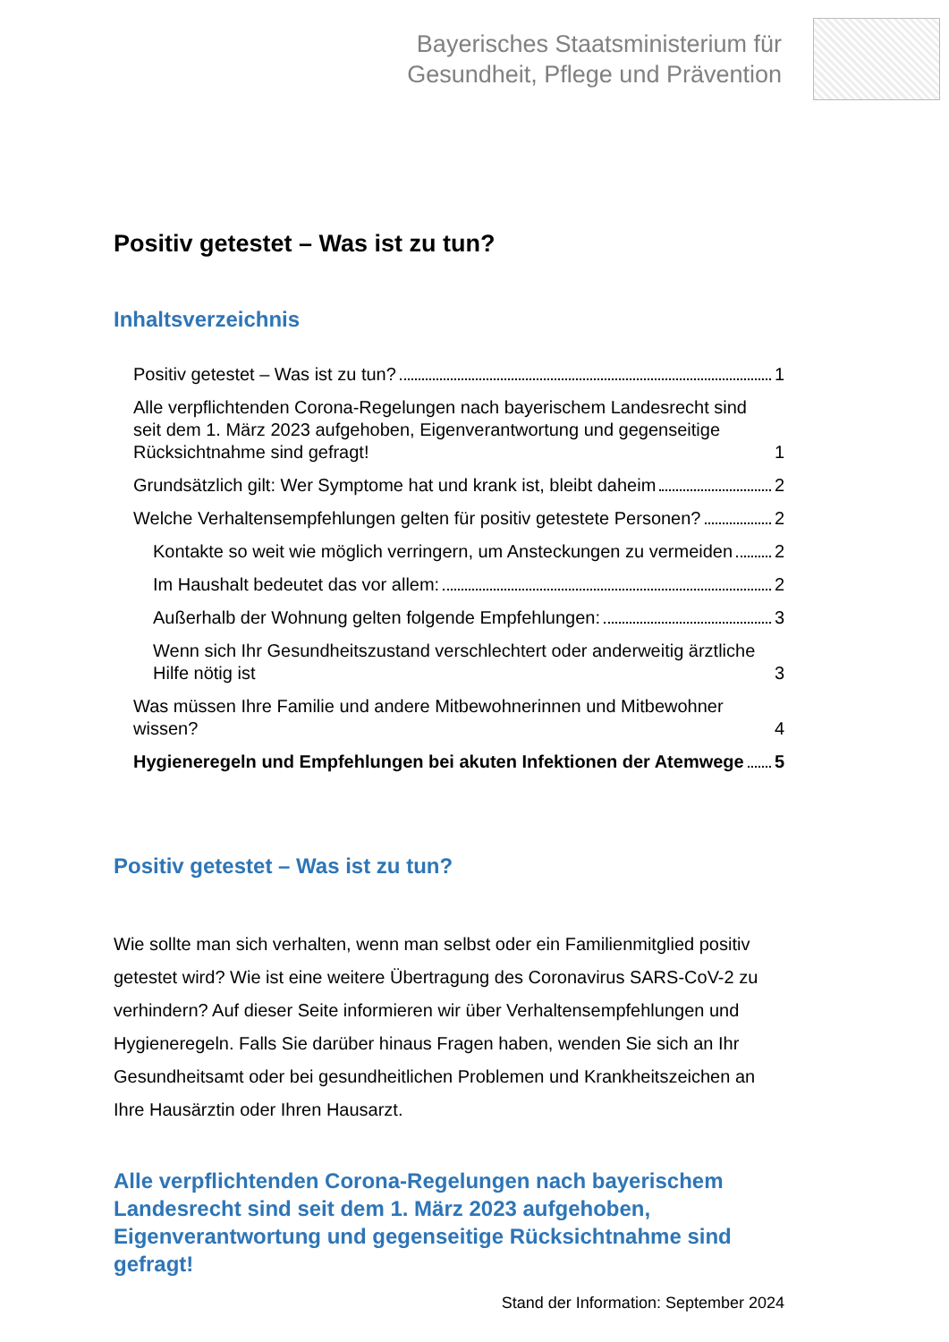Bayerisches Staatsministerium für
Gesundheit, Pflege und Prävention
Positiv getestet – Was ist zu tun?
Inhaltsverzeichnis
Positiv getestet – Was ist zu tun? 1
Alle verpflichtenden Corona-Regelungen nach bayerischem Landesrecht sind seit dem 1. März 2023 aufgehoben, Eigenverantwortung und gegenseitige Rücksichtnahme sind gefragt! 1
Grundsätzlich gilt: Wer Symptome hat und krank ist, bleibt daheim 2
Welche Verhaltensempfehlungen gelten für positiv getestete Personen? 2
Kontakte so weit wie möglich verringern, um Ansteckungen zu vermeiden 2
Im Haushalt bedeutet das vor allem: 2
Außerhalb der Wohnung gelten folgende Empfehlungen: 3
Wenn sich Ihr Gesundheitszustand verschlechtert oder anderweitig ärztliche Hilfe nötig ist 3
Was müssen Ihre Familie und andere Mitbewohnerinnen und Mitbewohner wissen? 4
Hygieneregeln und Empfehlungen bei akuten Infektionen der Atemwege 5
Positiv getestet – Was ist zu tun?
Wie sollte man sich verhalten, wenn man selbst oder ein Familienmitglied positiv getestet wird? Wie ist eine weitere Übertragung des Coronavirus SARS-CoV-2 zu verhindern? Auf dieser Seite informieren wir über Verhaltensempfehlungen und Hygieneregeln. Falls Sie darüber hinaus Fragen haben, wenden Sie sich an Ihr Gesundheitsamt oder bei gesundheitlichen Problemen und Krankheitszeichen an Ihre Hausärztin oder Ihren Hausarzt.
Alle verpflichtenden Corona-Regelungen nach bayerischem Landesrecht sind seit dem 1. März 2023 aufgehoben, Eigenverantwortung und gegenseitige Rücksichtnahme sind gefragt!
Stand der Information: September 2024